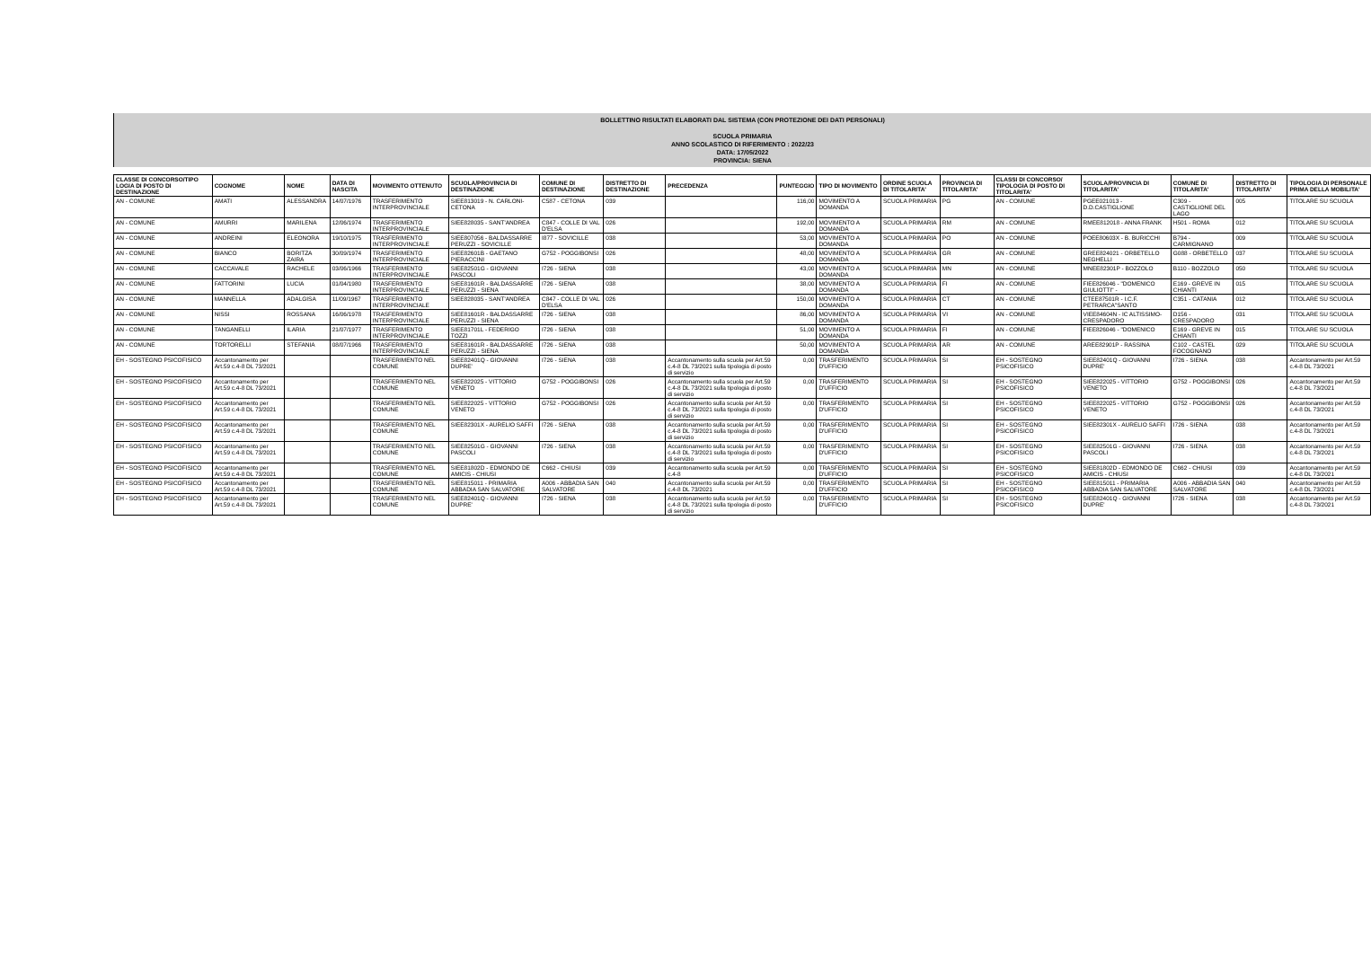BOLLETTINO RISULTATI ELABORATI DAL SISTEMA (CON PROTEZIONE DEI DATI PERSONALI)
SCUOLA PRIMARIA
ANNO SCOLASTICO DI RIFERIMENTO : 2022/23
DATA: 17/05/2022
PROVINCIA: SIENA
| CLASSE DI CONCORSO/TIPO LOGIA DI POSTO DI DESTINAZIONE | COGNOME | NOME | DATA DI NASCITA | MOVIMENTO OTTENUTO | SCUOLA/PROVINCIA DI DESTINAZIONE | COMUNE DI DESTINAZIONE | DISTRETTO DI DESTINAZIONE | PRECEDENZA | PUNTEGGIO | TIPO DI MOVIMENTO | ORDINE SCUOLA DI TITOLARITA' | PROVINCIA DI TITOLARITA' | CLASSI DI CONCORSO/ TIPOLOGIA DI POSTO DI TITOLARITA' | SCUOLA/PROVINCIA DI TITOLARITA' | COMUNE DI TITOLARITA' | DISTRETTO DI TITOLARITA' | TIPOLOGIA DI PERSONALE PRIMA DELLA MOBILITA' |
| --- | --- | --- | --- | --- | --- | --- | --- | --- | --- | --- | --- | --- | --- | --- | --- | --- | --- |
| AN - COMUNE | AMATI | ALESSANDRA | 14/07/1976 | TRASFERIMENTO INTERPROVINCIALE | SIEE813019 - N. CARLONI-CETONA | C587 - CETONA | 039 | | 116,00 | MOVIMENTO A DOMANDA | SCUOLA PRIMARIA | PG | AN - COMUNE | PGEE021013 - D.D.CASTIGLIONE | C309 - CASTIGLIONE DEL LAGO | 005 | TITOLARE SU SCUOLA |
| AN - COMUNE | AMURRI | MARILENA | 12/06/1974 | TRASFERIMENTO INTERPROVINCIALE | SIEE828035 - SANT'ANDREA | C847 - COLLE DI VAL D'ELSA | 026 | | 192,00 | MOVIMENTO A DOMANDA | SCUOLA PRIMARIA | RM | AN - COMUNE | RMEE812018 - ANNA FRANK | H501 - ROMA | 012 | TITOLARE SU SCUOLA |
| AN - COMUNE | ANDREINI | ELEONORA | 19/10/1975 | TRASFERIMENTO INTERPROVINCIALE | SIEE807056 - BALDASSARRE PERUZZI - SOVICILLE | I877 - SOVICILLE | 038 | | 53,00 | MOVIMENTO A DOMANDA | SCUOLA PRIMARIA | PO | AN - COMUNE | POEE80603X - B. BURICCHI | B794 - CARMIGNANO | 009 | TITOLARE SU SCUOLA |
| AN - COMUNE | BIANCO | BORITZA ZAIRA | 30/09/1974 | TRASFERIMENTO INTERPROVINCIALE | SIEE82601B - GAETANO PIERACCINI | G752 - POGGIBONSI | 026 | | 48,00 | MOVIMENTO A DOMANDA | SCUOLA PRIMARIA | GR | AN - COMUNE | GREE824021 - ORBETELLO NEGHELLI | G088 - ORBETELLO | 037 | TITOLARE SU SCUOLA |
| AN - COMUNE | CACCAVALE | RACHELE | 03/06/1966 | TRASFERIMENTO INTERPROVINCIALE | SIEE82501G - GIOVANNI PASCOLI | I726 - SIENA | 038 | | 43,00 | MOVIMENTO A DOMANDA | SCUOLA PRIMARIA | MN | AN - COMUNE | MNEE82301P - BOZZOLO | B110 - BOZZOLO | 050 | TITOLARE SU SCUOLA |
| AN - COMUNE | FATTORINI | LUCIA | 01/04/1980 | TRASFERIMENTO INTERPROVINCIALE | SIEE81601R - BALDASSARRE PERUZZI - SIENA | I726 - SIENA | 038 | | 38,00 | MOVIMENTO A DOMANDA | SCUOLA PRIMARIA | FI | AN - COMUNE | FIEE826046 - "DOMENICO GIULIOTTI" - | E169 - GREVE IN CHIANTI | 015 | TITOLARE SU SCUOLA |
| AN - COMUNE | MANNELLA | ADALGISA | 11/09/1967 | TRASFERIMENTO INTERPROVINCIALE | SIEE828035 - SANT'ANDREA | C847 - COLLE DI VAL D'ELSA | 026 | | 150,00 | MOVIMENTO A DOMANDA | SCUOLA PRIMARIA | CT | AN - COMUNE | CTEE87501R - I.C.F. PETRARCA"SANTO | C351 - CATANIA | 012 | TITOLARE SU SCUOLA |
| AN - COMUNE | NISSI | ROSSANA | 16/06/1978 | TRASFERIMENTO INTERPROVINCIALE | SIEE81601R - BALDASSARRE PERUZZI - SIENA | I726 - SIENA | 038 | | 86,00 | MOVIMENTO A DOMANDA | SCUOLA PRIMARIA | VI | AN - COMUNE | VIEE84604N - IC ALTISSIMO-CRESPADORO | D156 - CRESPADORO | 031 | TITOLARE SU SCUOLA |
| AN - COMUNE | TANGANELLI | ILARIA | 21/07/1977 | TRASFERIMENTO INTERPROVINCIALE | SIEE81701L - FEDERIGO TOZZI | I726 - SIENA | 038 | | 51,00 | MOVIMENTO A DOMANDA | SCUOLA PRIMARIA | FI | AN - COMUNE | FIEE826046 - "DOMENICO | E169 - GREVE IN CHIANTI | 015 | TITOLARE SU SCUOLA |
| AN - COMUNE | TORTORELLI | STEFANIA | 08/07/1966 | TRASFERIMENTO INTERPROVINCIALE | SIEE81601R - BALDASSARRE PERUZZI - SIENA | I726 - SIENA | 038 | | 50,00 | MOVIMENTO A DOMANDA | SCUOLA PRIMARIA | AR | AN - COMUNE | AREE82901P - RASSINA | C102 - CASTEL FOCOGNANO | 029 | TITOLARE SU SCUOLA |
| EH - SOSTEGNO PSICOFISICO | Accantonamento per Art.59 c.4-8 DL 73/2021 | | | TRASFERIMENTO NEL COMUNE | SIEE82401Q - GIOVANNI DUPRE' | I726 - SIENA | 038 | Accantonamento sulla scuola per Art.59 c.4-8 DL 73/2021 sulla tipologia di posto di servizio | 0,00 | TRASFERIMENTO D'UFFICIO | SCUOLA PRIMARIA | SI | EH - SOSTEGNO PSICOFISICO | SIEE82401Q - GIOVANNI DUPRE' | I726 - SIENA | 038 | Accantonamento per Art.59 c.4-8 DL 73/2021 |
| EH - SOSTEGNO PSICOFISICO | Accantonamento per Art.59 c.4-8 DL 73/2021 | | | TRASFERIMENTO NEL COMUNE | SIEE822025 - VITTORIO VENETO | G752 - POGGIBONSI | 026 | Accantonamento sulla scuola per Art.59 c.4-8 DL 73/2021 sulla tipologia di posto di servizio | 0,00 | TRASFERIMENTO D'UFFICIO | SCUOLA PRIMARIA | SI | EH - SOSTEGNO PSICOFISICO | SIEE822025 - VITTORIO VENETO | G752 - POGGIBONSI | 026 | Accantonamento per Art.59 c.4-8 DL 73/2021 |
| EH - SOSTEGNO PSICOFISICO | Accantonamento per Art.59 c.4-8 DL 73/2021 | | | TRASFERIMENTO NEL COMUNE | SIEE822025 - VITTORIO VENETO | G752 - POGGIBONSI | 026 | Accantonamento sulla scuola per Art.59 c.4-8 DL 73/2021 sulla tipologia di posto di servizio | 0,00 | TRASFERIMENTO D'UFFICIO | SCUOLA PRIMARIA | SI | EH - SOSTEGNO PSICOFISICO | SIEE822025 - VITTORIO VENETO | G752 - POGGIBONSI | 026 | Accantonamento per Art.59 c.4-8 DL 73/2021 |
| EH - SOSTEGNO PSICOFISICO | Accantonamento per Art.59 c.4-8 DL 73/2021 | | | TRASFERIMENTO NEL COMUNE | SIEE82301X - AURELIO SAFFI | I726 - SIENA | 038 | Accantonamento sulla scuola per Art.59 c.4-8 DL 73/2021 sulla tipologia di posto di servizio | 0,00 | TRASFERIMENTO D'UFFICIO | SCUOLA PRIMARIA | SI | EH - SOSTEGNO PSICOFISICO | SIEE82301X - AURELIO SAFFI | I726 - SIENA | 038 | Accantonamento per Art.59 c.4-8 DL 73/2021 |
| EH - SOSTEGNO PSICOFISICO | Accantonamento per Art.59 c.4-8 DL 73/2021 | | | TRASFERIMENTO NEL COMUNE | SIEE82501G - GIOVANNI PASCOLI | I726 - SIENA | 038 | Accantonamento sulla scuola per Art.59 c.4-8 DL 73/2021 sulla tipologia di posto di servizio | 0,00 | TRASFERIMENTO D'UFFICIO | SCUOLA PRIMARIA | SI | EH - SOSTEGNO PSICOFISICO | SIEE82501G - GIOVANNI PASCOLI | I726 - SIENA | 038 | Accantonamento per Art.59 c.4-8 DL 73/2021 |
| EH - SOSTEGNO PSICOFISICO | Accantonamento per Art.59 c.4-8 DL 73/2021 | | | TRASFERIMENTO NEL COMUNE | SIEE81802D - EDMONDO DE AMICIS - CHIUSI | C662 - CHIUSI | 039 | Accantonamento sulla scuola per Art.59 c.4-8 | 0,00 | TRASFERIMENTO D'UFFICIO | SCUOLA PRIMARIA | SI | EH - SOSTEGNO PSICOFISICO | SIEE81802D - EDMONDO DE AMICIS - CHIUSI | C662 - CHIUSI | 039 | Accantonamento per Art.59 c.4-8 DL 73/2021 |
| EH - SOSTEGNO PSICOFISICO | Accantonamento per Art.59 c.4-8 DL 73/2021 | | | TRASFERIMENTO NEL COMUNE | SIEE815011 - PRIMARIA ABBADIA SAN SALVATORE | A006 - ABBADIA SAN SALVATORE | 040 | Accantonamento sulla scuola per Art.59 c.4-8 DL 73/2021 | 0,00 | TRASFERIMENTO D'UFFICIO | SCUOLA PRIMARIA | SI | EH - SOSTEGNO PSICOFISICO | SIEE815011 - PRIMARIA ABBADIA SAN SALVATORE | A006 - ABBADIA SAN SALVATORE | 040 | Accantonamento per Art.59 c.4-8 DL 73/2021 |
| EH - SOSTEGNO PSICOFISICO | Accantonamento per Art.59 c.4-8 DL 73/2021 | | | TRASFERIMENTO NEL COMUNE | SIEE82401Q - GIOVANNI DUPRE' | I726 - SIENA | 038 | Accantonamento sulla scuola per Art.59 c.4-8 DL 73/2021 sulla tipologia di posto di servizio | 0,00 | TRASFERIMENTO D'UFFICIO | SCUOLA PRIMARIA | SI | EH - SOSTEGNO PSICOFISICO | SIEE82401Q - GIOVANNI DUPRE' | I726 - SIENA | 038 | Accantonamento per Art.59 c.4-8 DL 73/2021 |